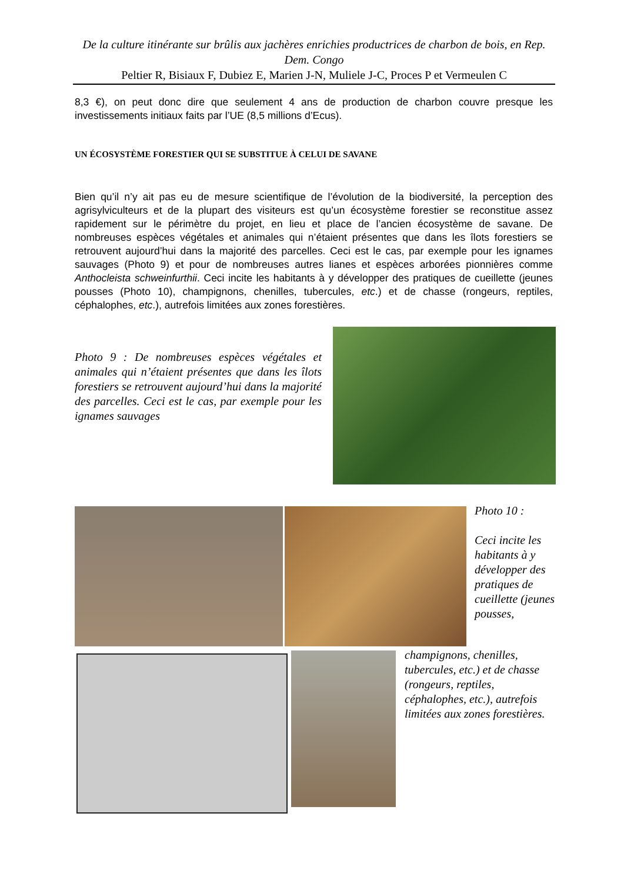De la culture itinérante sur brûlis aux jachères enrichies productrices de charbon de bois, en Rep. Dem. Congo
Peltier R, Bisiaux F, Dubiez E, Marien J-N, Muliele J-C, Proces P et Vermeulen C
8,3 €), on peut donc dire que seulement 4 ans de production de charbon couvre presque les investissements initiaux faits par l’UE (8,5 millions d’Ecus).
UN ÉCOSYSTÈME FORESTIER QUI SE SUBSTITUE À CELUI DE SAVANE
Bien qu’il n’y ait pas eu de mesure scientifique de l’évolution de la biodiversité, la perception des agrisylviculteurs et de la plupart des visiteurs est qu’un écosystème forestier se reconstitue assez rapidement sur le périmètre du projet, en lieu et place de l’ancien écosystème de savane. De nombreuses espèces végétales et animales qui n’étaient présentes que dans les îlots forestiers se retrouvent aujourd’hui dans la majorité des parcelles. Ceci est le cas, par exemple pour les ignames sauvages (Photo 9) et pour de nombreuses autres lianes et espèces arborées pionnières comme Anthocleista schweinfurthii. Ceci incite les habitants à y développer des pratiques de cueillette (jeunes pousses (Photo 10), champignons, chenilles, tubercules, etc.) et de chasse (rongeurs, reptiles, céphalophes, etc.), autrefois limitées aux zones forestières.
Photo 9 : De nombreuses espèces végétales et animales qui n’étaient présentes que dans les îlots forestiers se retrouvent aujourd’hui dans la majorité des parcelles. Ceci est le cas, par exemple pour les ignames sauvages
Photo 10 :
Ceci incite les habitants à y développer des pratiques de cueillette (jeunes pousses,
champignons, chenilles, tubercules, etc.) et de chasse (rongeurs, reptiles, céphalophes, etc.), autrefois limitées aux zones forestières.